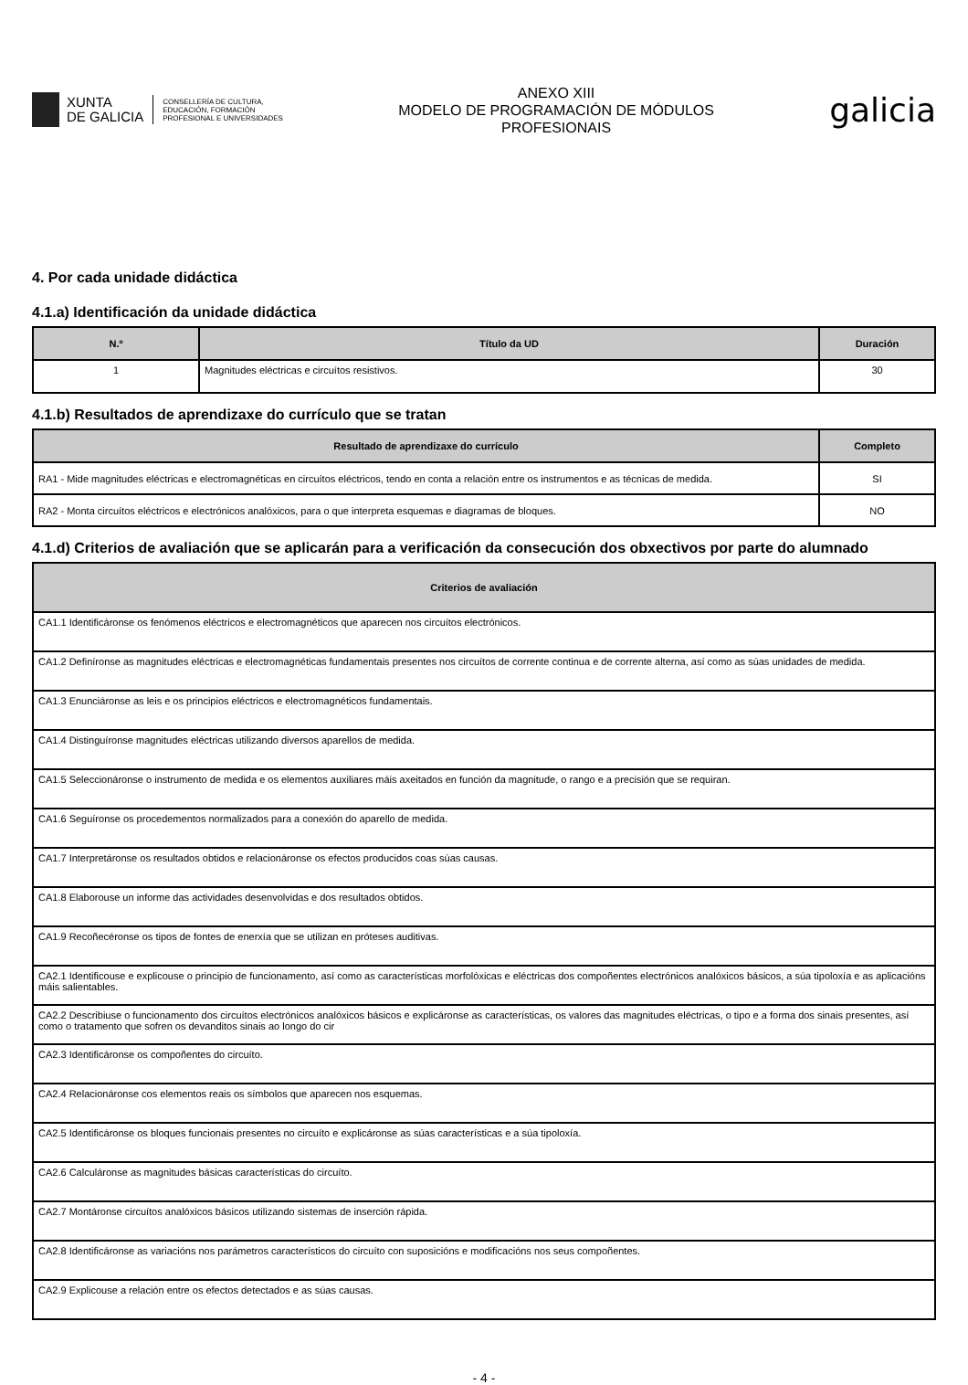XUNTA
DE GALICIA
CONSELLERÍA DE CULTURA,
EDUCACIÓN, FORMACIÓN
PROFESIONAL E UNIVERSIDADES
ANEXO XIII
MODELO DE PROGRAMACIÓN DE MÓDULOS
PROFESIONAIS
galicia
4. Por cada unidade didáctica
4.1.a) Identificación da unidade didáctica
| N.º | Título da UD | Duración |
| --- | --- | --- |
| 1 | Magnitudes eléctricas e circuítos resistivos. | 30 |
4.1.b) Resultados de aprendizaxe do currículo que se tratan
| Resultado de aprendizaxe do currículo | Completo |
| --- | --- |
| RA1 - Mide magnitudes eléctricas e electromagnéticas en circuítos eléctricos, tendo en conta a relación entre os instrumentos e as técnicas de medida. | SI |
| RA2 - Monta circuítos eléctricos e electrónicos analóxicos, para o que interpreta esquemas e diagramas de bloques. | NO |
4.1.d) Criterios de avaliación que se aplicarán para a verificación da consecución dos obxectivos por parte do alumnado
| Criterios de avaliación |
| --- |
| CA1.1 Identificáronse os fenómenos eléctricos e electromagnéticos que aparecen nos circuítos electrónicos. |
| CA1.2 Definíronse as magnitudes eléctricas e electromagnéticas fundamentais presentes nos circuítos de corrente continua e de corrente alterna, así como as súas unidades de medida. |
| CA1.3 Enunciáronse as leis e os principios eléctricos e electromagnéticos fundamentais. |
| CA1.4 Distinguíronse magnitudes eléctricas utilizando diversos aparellos de medida. |
| CA1.5 Seleccionáronse o instrumento de medida e os elementos auxiliares máis axeitados en función da magnitude, o rango e a precisión que se requiran. |
| CA1.6 Seguíronse os procedementos normalizados para a conexión do aparello de medida. |
| CA1.7 Interpretáronse os resultados obtidos e relacionáronse os efectos producidos coas súas causas. |
| CA1.8 Elaborouse un informe das actividades desenvolvidas e dos resultados obtidos. |
| CA1.9 Recoñecéronse os tipos de fontes de enerxía que se utilizan en próteses auditivas. |
| CA2.1 Identificouse e explicouse o principio de funcionamento, así como as características morfolóxicas e eléctricas dos compoñentes electrónicos analóxicos básicos, a súa tipoloxía e as aplicacións máis salientables. |
| CA2.2 Describiuse o funcionamento dos circuítos electrónicos analóxicos básicos e explicáronse as características, os valores das magnitudes eléctricas, o tipo e a forma dos sinais presentes, así como o tratamento que sofren os devanditos sinais ao longo do cir |
| CA2.3 Identificáronse os compoñentes do circuíto. |
| CA2.4 Relacionáronse cos elementos reais os símbolos que aparecen nos esquemas. |
| CA2.5 Identificáronse os bloques funcionais presentes no circuíto e explicáronse as súas características e a súa tipoloxía. |
| CA2.6 Calculáronse as magnitudes básicas características do circuíto. |
| CA2.7 Montáronse circuítos analóxicos básicos utilizando sistemas de inserción rápida. |
| CA2.8 Identificáronse as variacións nos parámetros característicos do circuíto con suposicións e modificacións nos seus compoñentes. |
| CA2.9 Explicouse a relación entre os efectos detectados e as súas causas. |
- 4 -